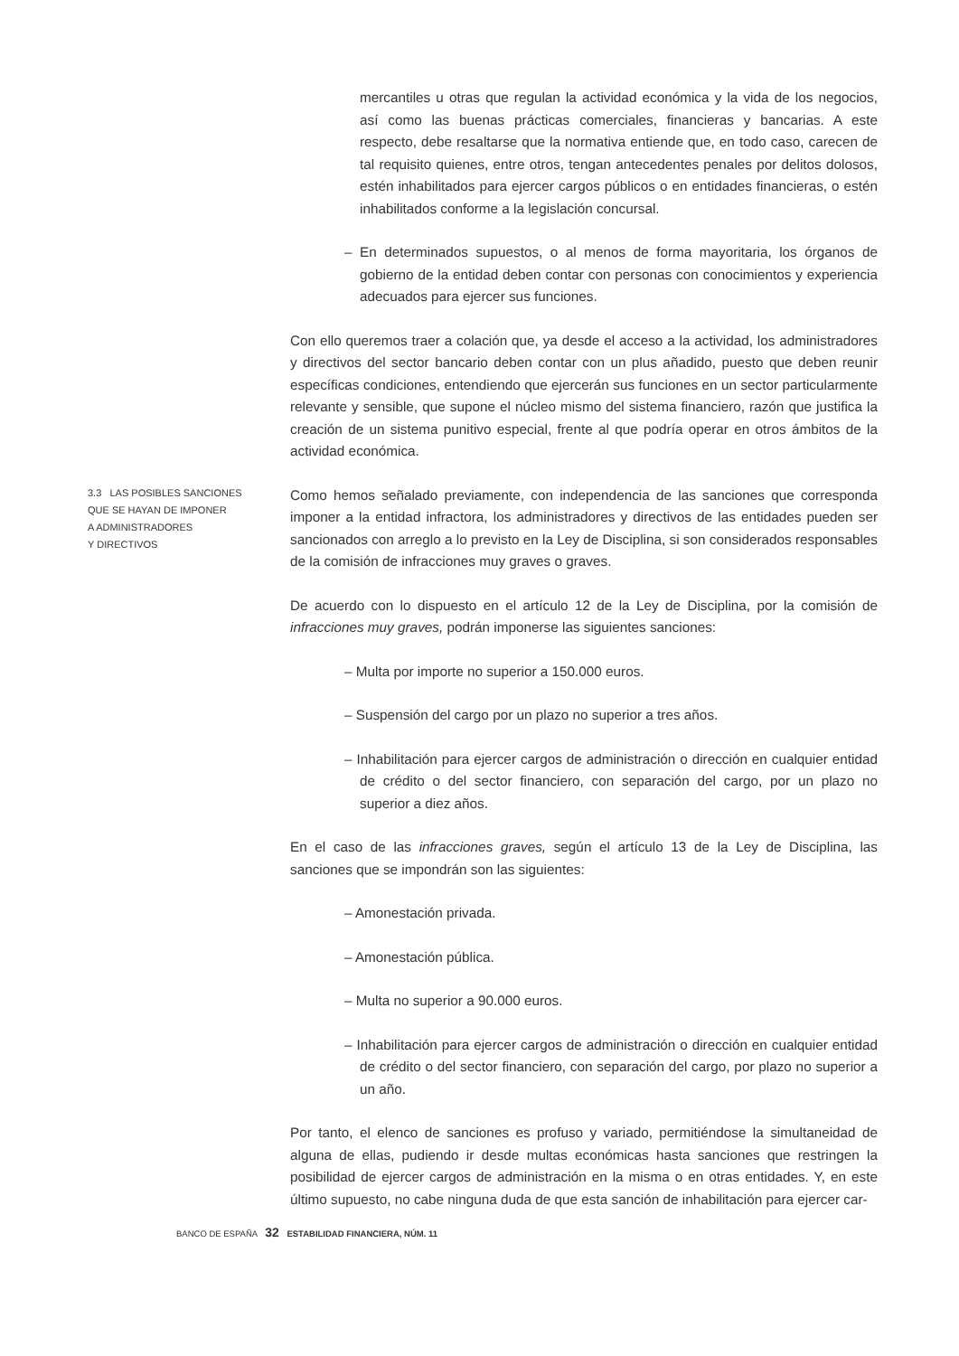mercantiles u otras que regulan la actividad económica y la vida de los negocios, así como las buenas prácticas comerciales, financieras y bancarias. A este respecto, debe resaltarse que la normativa entiende que, en todo caso, carecen de tal requisito quienes, entre otros, tengan antecedentes penales por delitos dolosos, estén inhabilitados para ejercer cargos públicos o en entidades financieras, o estén inhabilitados conforme a la legislación concursal.
– En determinados supuestos, o al menos de forma mayoritaria, los órganos de gobierno de la entidad deben contar con personas con conocimientos y experiencia adecuados para ejercer sus funciones.
Con ello queremos traer a colación que, ya desde el acceso a la actividad, los administradores y directivos del sector bancario deben contar con un plus añadido, puesto que deben reunir específicas condiciones, entendiendo que ejercerán sus funciones en un sector particularmente relevante y sensible, que supone el núcleo mismo del sistema financiero, razón que justifica la creación de un sistema punitivo especial, frente al que podría operar en otros ámbitos de la actividad económica.
3.3 LAS POSIBLES SANCIONES
QUE SE HAYAN DE IMPONER
A ADMINISTRADORES
Y DIRECTIVOS
Como hemos señalado previamente, con independencia de las sanciones que corresponda imponer a la entidad infractora, los administradores y directivos de las entidades pueden ser sancionados con arreglo a lo previsto en la Ley de Disciplina, si son considerados responsables de la comisión de infracciones muy graves o graves.
De acuerdo con lo dispuesto en el artículo 12 de la Ley de Disciplina, por la comisión de infracciones muy graves, podrán imponerse las siguientes sanciones:
– Multa por importe no superior a 150.000 euros.
– Suspensión del cargo por un plazo no superior a tres años.
– Inhabilitación para ejercer cargos de administración o dirección en cualquier entidad de crédito o del sector financiero, con separación del cargo, por un plazo no superior a diez años.
En el caso de las infracciones graves, según el artículo 13 de la Ley de Disciplina, las sanciones que se impondrán son las siguientes:
– Amonestación privada.
– Amonestación pública.
– Multa no superior a 90.000 euros.
– Inhabilitación para ejercer cargos de administración o dirección en cualquier entidad de crédito o del sector financiero, con separación del cargo, por plazo no superior a un año.
Por tanto, el elenco de sanciones es profuso y variado, permitiéndose la simultaneidad de alguna de ellas, pudiendo ir desde multas económicas hasta sanciones que restringen la posibilidad de ejercer cargos de administración en la misma o en otras entidades. Y, en este último supuesto, no cabe ninguna duda de que esta sanción de inhabilitación para ejercer car-
BANCO DE ESPAÑA 32 ESTABILIDAD FINANCIERA, NÚM. 11